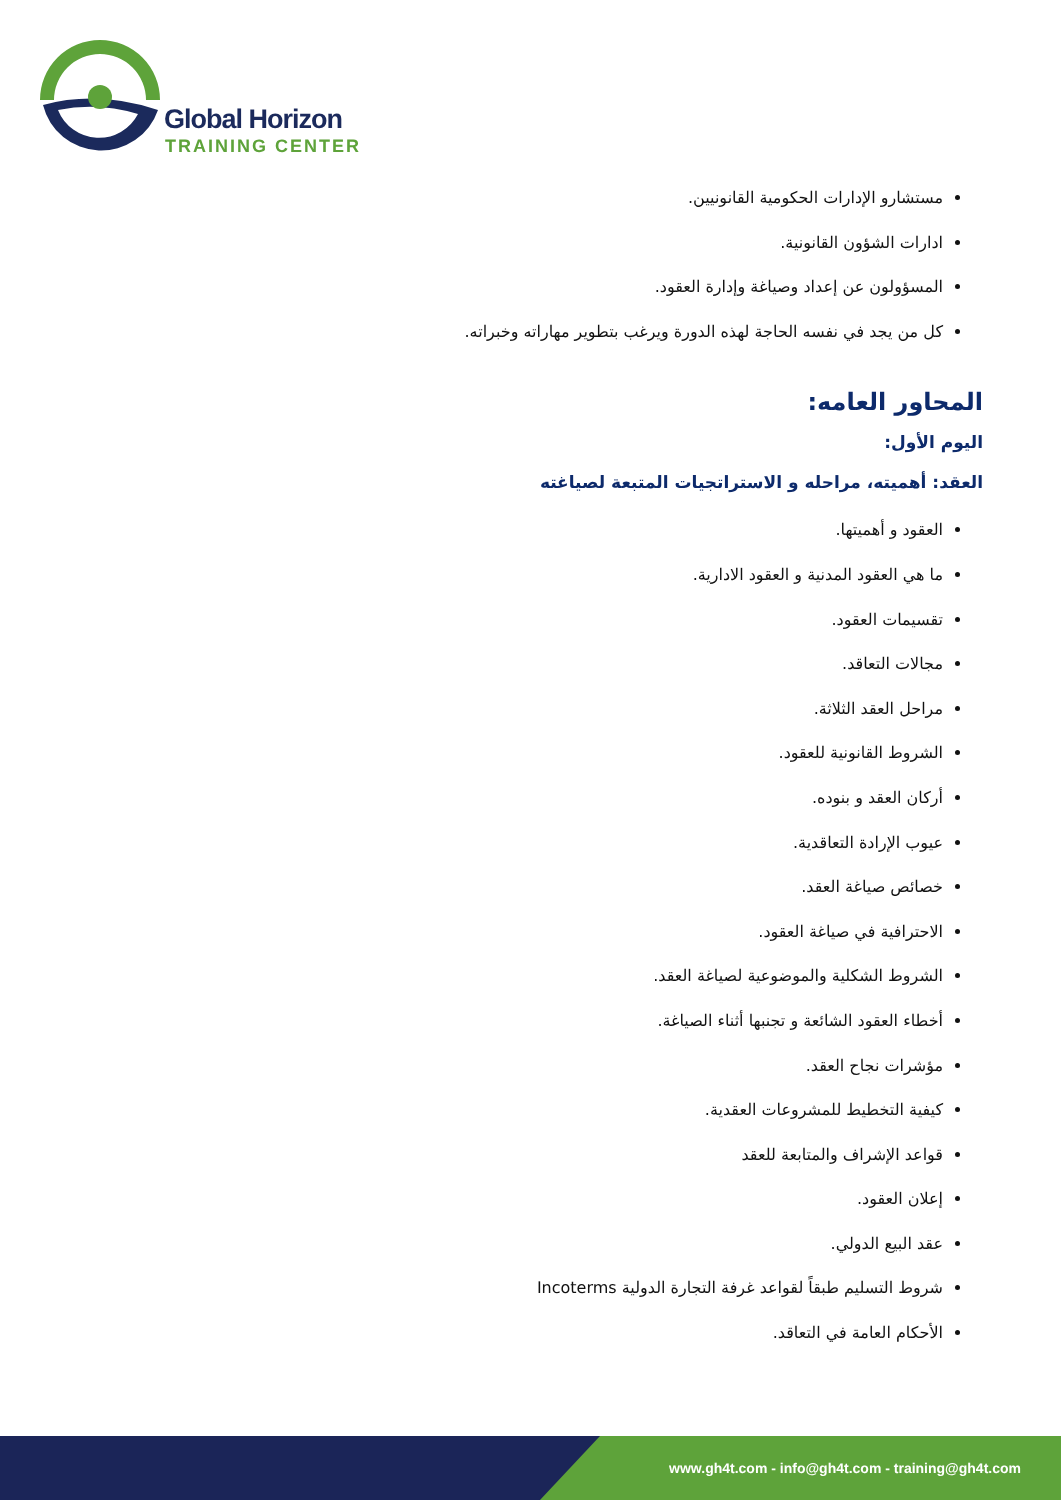Global Horizon
TRAINING CENTER
مستشارو الإدارات الحكومية القانونيين.
ادارات الشؤون القانونية.
المسؤولون عن إعداد وصياغة وإدارة العقود.
كل من يجد في نفسه الحاجة لهذه الدورة ويرغب بتطوير مهاراته وخبراته.
المحاور العامه:
اليوم الأول:
العقد: أهميته، مراحله و الاستراتجيات المتبعة لصياغته
العقود و أهميتها.
ما هي العقود المدنية و العقود الادارية.
تقسيمات العقود.
مجالات التعاقد.
مراحل العقد الثلاثة.
الشروط القانونية للعقود.
أركان العقد و بنوده.
عيوب الإرادة التعاقدية.
خصائص صياغة العقد.
الاحترافية في صياغة العقود.
الشروط الشكلية والموضوعية لصياغة العقد.
أخطاء العقود الشائعة و تجنبها أثناء الصياغة.
مؤشرات نجاح العقد.
كيفية التخطيط للمشروعات العقدية.
قواعد الإشراف والمتابعة للعقد
إعلان العقود.
عقد البيع الدولي.
شروط التسليم طبقاً لقواعد غرفة التجارة الدولية Incoterms
الأحكام العامة في التعاقد.
www.gh4t.com - info@gh4t.com - training@gh4t.com